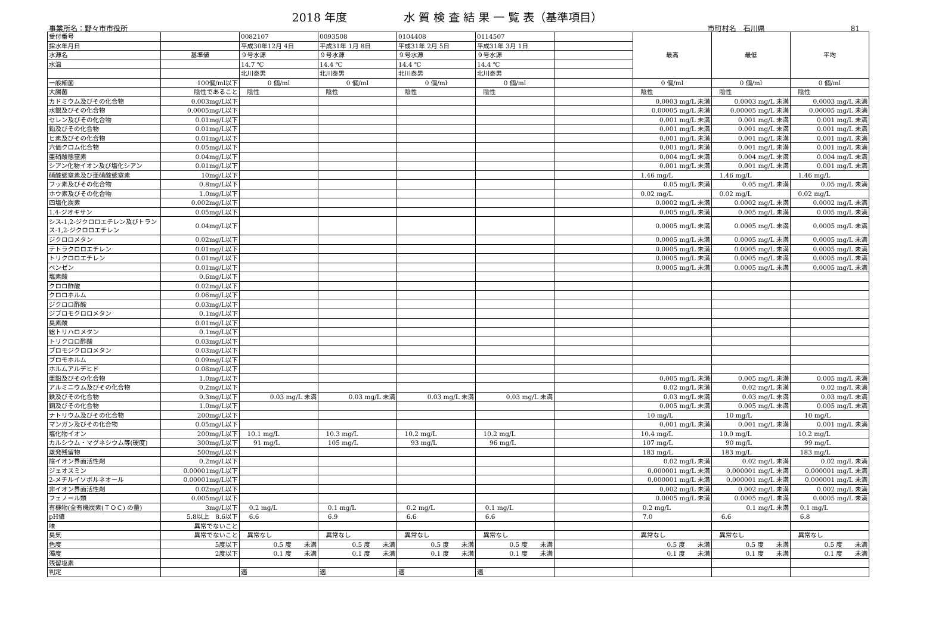2018 年度　　　　　水 質 検 査 結 果 一 覧 表（基準項目）
事業所名：野々市市役所 市町村名　石川県　　　　　　　　　　　　81
| 受付番号 | | 0082107 | 0093508 | 0104408 | 0114507 | | 最高 | 最低 | 平均 |
| 採水年月日 | | 平成30年12月 4日 | 平成31年 1月 8日 | 平成31年 2月 5日 | 平成31年 3月 1日 | | | | |
| 水源名 | 基準値 | ９号水源 | ９号水源 | ９号水源 | ９号水源 | | | | |
| 水温 | | 14.7 ℃ | 14.4 ℃ | 14.4 ℃ | 14.4 ℃ | | | | |
| | | 北川泰男 | 北川泰男 | 北川泰男 | 北川泰男 | | | | |
| 一般細菌 | 100個/ml以下 | 0 個/ml | 0 個/ml | 0 個/ml | 0 個/ml | | 0 個/ml | 0 個/ml | 0 個/ml |
| 大腸菌 | 陰性であること | 陰性 | 陰性 | 陰性 | 陰性 | | 陰性 | 陰性 | 陰性 |
| カドミウム及びその化合物 | 0.003mg/L以下 | | | | | | 0.0003 mg/L 未満 | 0.0003 mg/L 未満 | 0.0003 mg/L 未満 |
| 水銀及びその化合物 | 0.0005mg/L以下 | | | | | | 0.00005 mg/L 未満 | 0.00005 mg/L 未満 | 0.00005 mg/L 未満 |
| セレン及びその化合物 | 0.01mg/L以下 | | | | | | 0.001 mg/L 未満 | 0.001 mg/L 未満 | 0.001 mg/L 未満 |
| 鉛及びその化合物 | 0.01mg/L以下 | | | | | | 0.001 mg/L 未満 | 0.001 mg/L 未満 | 0.001 mg/L 未満 |
| ヒ素及びその化合物 | 0.01mg/L以下 | | | | | | 0.001 mg/L 未満 | 0.001 mg/L 未満 | 0.001 mg/L 未満 |
| 六価クロム化合物 | 0.05mg/L以下 | | | | | | 0.001 mg/L 未満 | 0.001 mg/L 未満 | 0.001 mg/L 未満 |
| 亜硝酸態窒素 | 0.04mg/L以下 | | | | | | 0.004 mg/L 未満 | 0.004 mg/L 未満 | 0.004 mg/L 未満 |
| シアン化物イオン及び塩化シアン | 0.01mg/L以下 | | | | | | 0.001 mg/L 未満 | 0.001 mg/L 未満 | 0.001 mg/L 未満 |
| 硝酸態窒素及び亜硝酸態窒素 | 10mg/L以下 | | | | | | 1.46 mg/L | 1.46 mg/L | 1.46 mg/L |
| フッ素及びその化合物 | 0.8mg/L以下 | | | | | | 0.05 mg/L 未満 | 0.05 mg/L 未満 | 0.05 mg/L 未満 |
| ホウ素及びその化合物 | 1.0mg/L以下 | | | | | | 0.02 mg/L | 0.02 mg/L | 0.02 mg/L |
| 四塩化炭素 | 0.002mg/L以下 | | | | | | 0.0002 mg/L 未満 | 0.0002 mg/L 未満 | 0.0002 mg/L 未満 |
| 1,4-ジオキサン | 0.05mg/L以下 | | | | | | 0.005 mg/L 未満 | 0.005 mg/L 未満 | 0.005 mg/L 未満 |
| シス-1,2-ジクロロエチレン及びトランス-1,2-ジクロロエチレン | 0.04mg/L以下 | | | | | | 0.0005 mg/L 未満 | 0.0005 mg/L 未満 | 0.0005 mg/L 未満 |
| ジクロロメタン | 0.02mg/L以下 | | | | | | 0.0005 mg/L 未満 | 0.0005 mg/L 未満 | 0.0005 mg/L 未満 |
| テトラクロロエチレン | 0.01mg/L以下 | | | | | | 0.0005 mg/L 未満 | 0.0005 mg/L 未満 | 0.0005 mg/L 未満 |
| トリクロロエチレン | 0.01mg/L以下 | | | | | | 0.0005 mg/L 未満 | 0.0005 mg/L 未満 | 0.0005 mg/L 未満 |
| ベンゼン | 0.01mg/L以下 | | | | | | 0.0005 mg/L 未満 | 0.0005 mg/L 未満 | 0.0005 mg/L 未満 |
| 塩素酸 | 0.6mg/L以下 | | | | | | | | |
| クロロ酢酸 | 0.02mg/L以下 | | | | | | | | |
| クロロホルム | 0.06mg/L以下 | | | | | | | | |
| ジクロロ酢酸 | 0.03mg/L以下 | | | | | | | | |
| ジブロモクロロメタン | 0.1mg/L以下 | | | | | | | | |
| 臭素酸 | 0.01mg/L以下 | | | | | | | | |
| 総トリハロメタン | 0.1mg/L以下 | | | | | | | | |
| トリクロロ酢酸 | 0.03mg/L以下 | | | | | | | | |
| ブロモジクロロメタン | 0.03mg/L以下 | | | | | | | | |
| ブロモホルム | 0.09mg/L以下 | | | | | | | | |
| ホルムアルデヒド | 0.08mg/L以下 | | | | | | | | |
| 亜鉛及びその化合物 | 1.0mg/L以下 | | | | | | 0.005 mg/L 未満 | 0.005 mg/L 未満 | 0.005 mg/L 未満 |
| アルミニウム及びその化合物 | 0.2mg/L以下 | | | | | | 0.02 mg/L 未満 | 0.02 mg/L 未満 | 0.02 mg/L 未満 |
| 鉄及びその化合物 | 0.3mg/L以下 | 0.03 mg/L 未満 | 0.03 mg/L 未満 | 0.03 mg/L 未満 | 0.03 mg/L 未満 | | 0.03 mg/L 未満 | 0.03 mg/L 未満 | 0.03 mg/L 未満 |
| 銅及びその化合物 | 1.0mg/L以下 | | | | | | 0.005 mg/L 未満 | 0.005 mg/L 未満 | 0.005 mg/L 未満 |
| ナトリウム及びその化合物 | 200mg/L以下 | | | | | | 10 mg/L | 10 mg/L | 10 mg/L |
| マンガン及びその化合物 | 0.05mg/L以下 | | | | | | 0.001 mg/L 未満 | 0.001 mg/L 未満 | 0.001 mg/L 未満 |
| 塩化物イオン | 200mg/L以下 | 10.1 mg/L | 10.3 mg/L | 10.2 mg/L | 10.2 mg/L | | 10.4 mg/L | 10.0 mg/L | 10.2 mg/L |
| カルシウム・マグネシウム等(硬度) | 300mg/L以下 | 91 mg/L | 105 mg/L | 93 mg/L | 96 mg/L | | 107 mg/L | 90 mg/L | 99 mg/L |
| 蒸発残留物 | 500mg/L以下 | | | | | | 183 mg/L | 183 mg/L | 183 mg/L |
| 陰イオン界面活性剤 | 0.2mg/L以下 | | | | | | 0.02 mg/L 未満 | 0.02 mg/L 未満 | 0.02 mg/L 未満 |
| ジェオスミン | 0.00001mg/L以下 | | | | | | 0.000001 mg/L 未満 | 0.000001 mg/L 未満 | 0.000001 mg/L 未満 |
| 2-メチルイソボルネオール | 0.00001mg/L以下 | | | | | | 0.000001 mg/L 未満 | 0.000001 mg/L 未満 | 0.000001 mg/L 未満 |
| 非イオン界面活性剤 | 0.02mg/L以下 | | | | | | 0.002 mg/L 未満 | 0.002 mg/L 未満 | 0.002 mg/L 未満 |
| フェノール類 | 0.005mg/L以下 | | | | | | 0.0005 mg/L 未満 | 0.0005 mg/L 未満 | 0.0005 mg/L 未満 |
| 有機物(全有機炭素(ＴＯＣ) の量) | 3mg/L以下 | 0.2 mg/L | 0.1 mg/L | 0.2 mg/L | 0.1 mg/L | | 0.2 mg/L | 0.1 mg/L 未満 | 0.1 mg/L |
| pH値 | 5.8以上 8.6以下 | 6.6 | 6.9 | 6.6 | 6.6 | | 7.0 | 6.6 | 6.8 |
| 味 | 異常でないこと | | | | | | | | |
| 臭気 | 異常でないこと | 異常なし | 異常なし | 異常なし | 異常なし | | 異常なし | 異常なし | 異常なし |
| 色度 | 5度以下 | 0.5 度 未満 | 0.5 度 未満 | 0.5 度 未満 | 0.5 度 未満 | | 0.5 度 未満 | 0.5 度 未満 | 0.5 度 未満 |
| 濁度 | 2度以下 | 0.1 度 未満 | 0.1 度 未満 | 0.1 度 未満 | 0.1 度 未満 | | 0.1 度 未満 | 0.1 度 未満 | 0.1 度 未満 |
| 残留塩素 | | | | | | | | | |
| 判定 | | 適 | 適 | 適 | 適 | | | | |